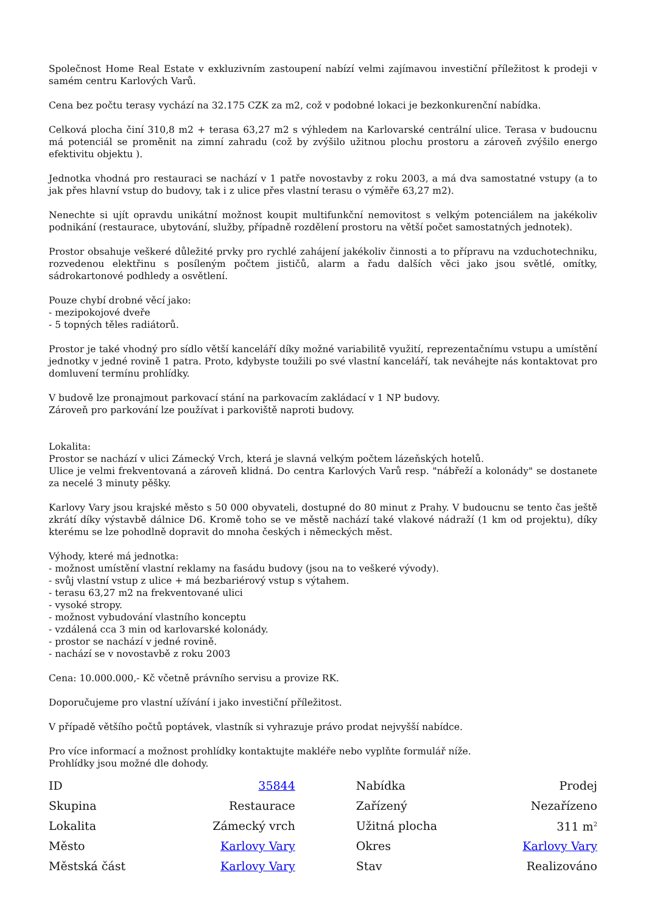Společnost Home Real Estate v exkluzivním zastoupení nabízí velmi zajímavou investiční příležitost k prodeji v samém centru Karlových Varů.
Cena bez počtu terasy vychází na 32.175 CZK za m2, což v podobné lokaci je bezkonkurenční nabídka.
Celková plocha činí 310,8 m2 + terasa 63,27 m2 s výhledem na Karlovarské centrální ulice. Terasa v budoucnu má potenciál se proměnit na zimní zahradu (což by zvýšilo užitnou plochu prostoru a zároveň zvýšilo energo efektivitu objektu ).
Jednotka vhodná pro restauraci se nachází v 1 patře novostavby z roku 2003, a má dva samostatné vstupy (a to jak přes hlavní vstup do budovy, tak i z ulice přes vlastní terasu o výměře 63,27 m2).
Nenechte si ujít opravdu unikátní možnost koupit multifunkční nemovitost s velkým potenciálem na jakékoliv podnikání (restaurace, ubytování, služby, případně rozdělení prostoru na větší počet samostatných jednotek).
Prostor obsahuje veškeré důležité prvky pro rychlé zahájení jakékoliv činnosti a to přípravu na vzduchotechniku, rozvedenou elektřinu s posíleným počtem jističů, alarm a řadu dalších věci jako jsou světlé, omítky, sádrokartonové podhledy a osvětlení.
Pouze chybí drobné věcí jako:
- mezipokojové dveře
- 5 topných těles radiátorů.
Prostor je také vhodný pro sídlo větší kanceláří díky možné variabilitě využití, reprezentačnímu vstupu a umístění jednotky v jedné rovině 1 patra. Proto, kdybyste toužili po své vlastní kanceláří, tak neváhejte nás kontaktovat pro domluvení termínu prohlídky.
V budově lze pronajmout parkovací stání na parkovacím zakládací v 1 NP budovy.
Zároveň pro parkování lze používat i parkoviště naproti budovy.
Lokalita:
Prostor se nachází v ulici Zámecký Vrch, která je slavná velkým počtem lázeňských hotelů.
Ulice je velmi frekventovaná a zároveň klidná. Do centra Karlových Varů resp. "nábřeží a kolonády" se dostanete za necelé 3 minuty pěšky.
Karlovy Vary jsou krajské město s 50 000 obyvateli, dostupné do 80 minut z Prahy. V budoucnu se tento čas ještě zkrátí díky výstavbě dálnice D6. Kromě toho se ve městě nachází také vlakové nádraží (1 km od projektu), díky kterému se lze pohodlně dopravit do mnoha českých i německých měst.
Výhody, které má jednotka:
- možnost umístění vlastní reklamy na fasádu budovy (jsou na to veškeré vývody).
- svůj vlastní vstup z ulice + má bezbariérový vstup s výtahem.
- terasu 63,27 m2 na frekventované ulici
- vysoké stropy.
- možnost vybudování vlastního konceptu
- vzdálená cca 3 min od karlovarské kolonády.
- prostor se nachází v jedné rovině.
- nachází se v novostavbě z roku 2003
Cena: 10.000.000,- Kč včetně právního servisu a provize RK.
Doporučujeme pro vlastní užívání i jako investiční příležitost.
V případě většího počtů poptávek, vlastník si vyhrazuje právo prodat nejvyšší nabídce.
Pro více informací a možnost prohlídky kontaktujte makléře nebo vyplňte formulář níže.
Prohlídky jsou možné dle dohody.
| ID | 35844 | | Nabídka | Prodej |
| Skupina | Restaurace | | Zařízený | Nezařízeno |
| Lokalita | Zámecký vrch | | Užitná plocha | 311 m<sup>2</sup> |
| Město | Karlovy Vary | | Okres | Karlovy Vary |
| Městská část | Karlovy Vary | | Stav | Realizováno |